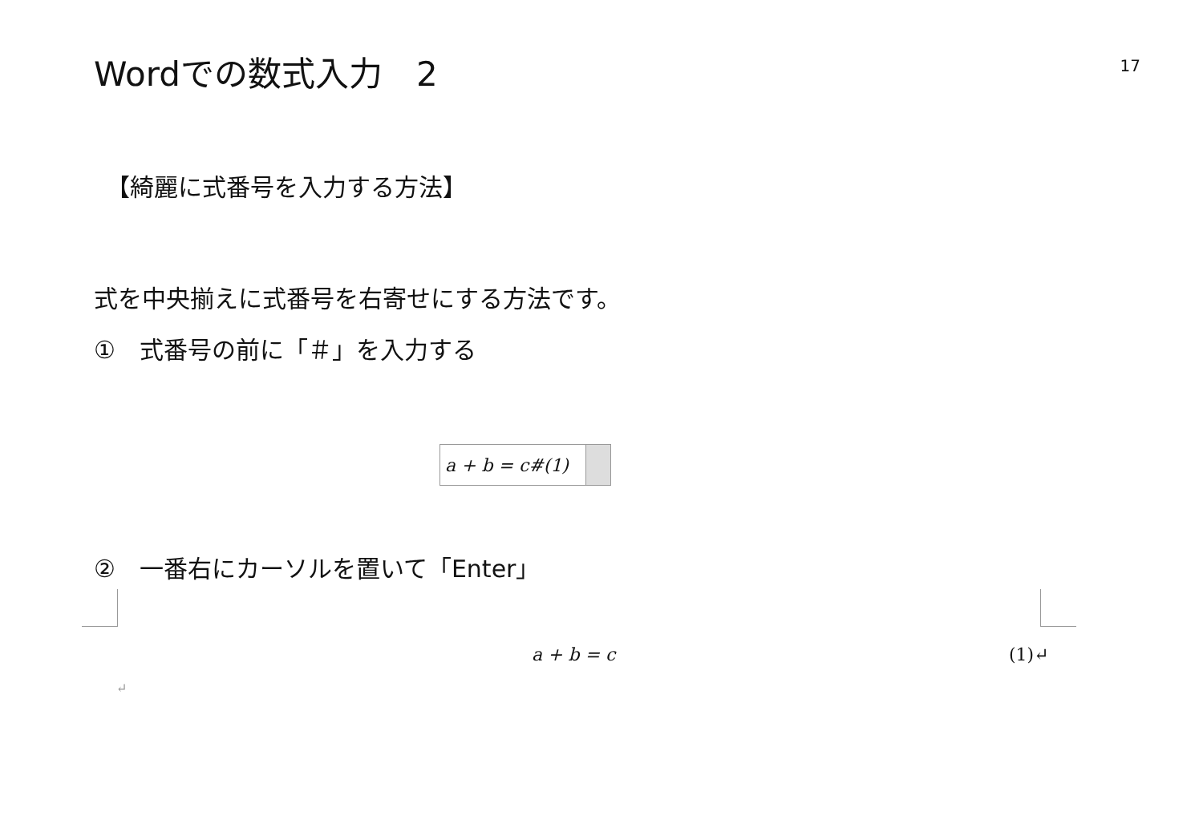Wordでの数式入力　2
17
【綺麗に式番号を入力する方法】
式を中央揃えに式番号を右寄せにする方法です。
①　式番号の前に「＃」を入力する
a + b = c#(1)
②　一番右にカーソルを置いて「Enter」
a + b = c (1)↵
↵